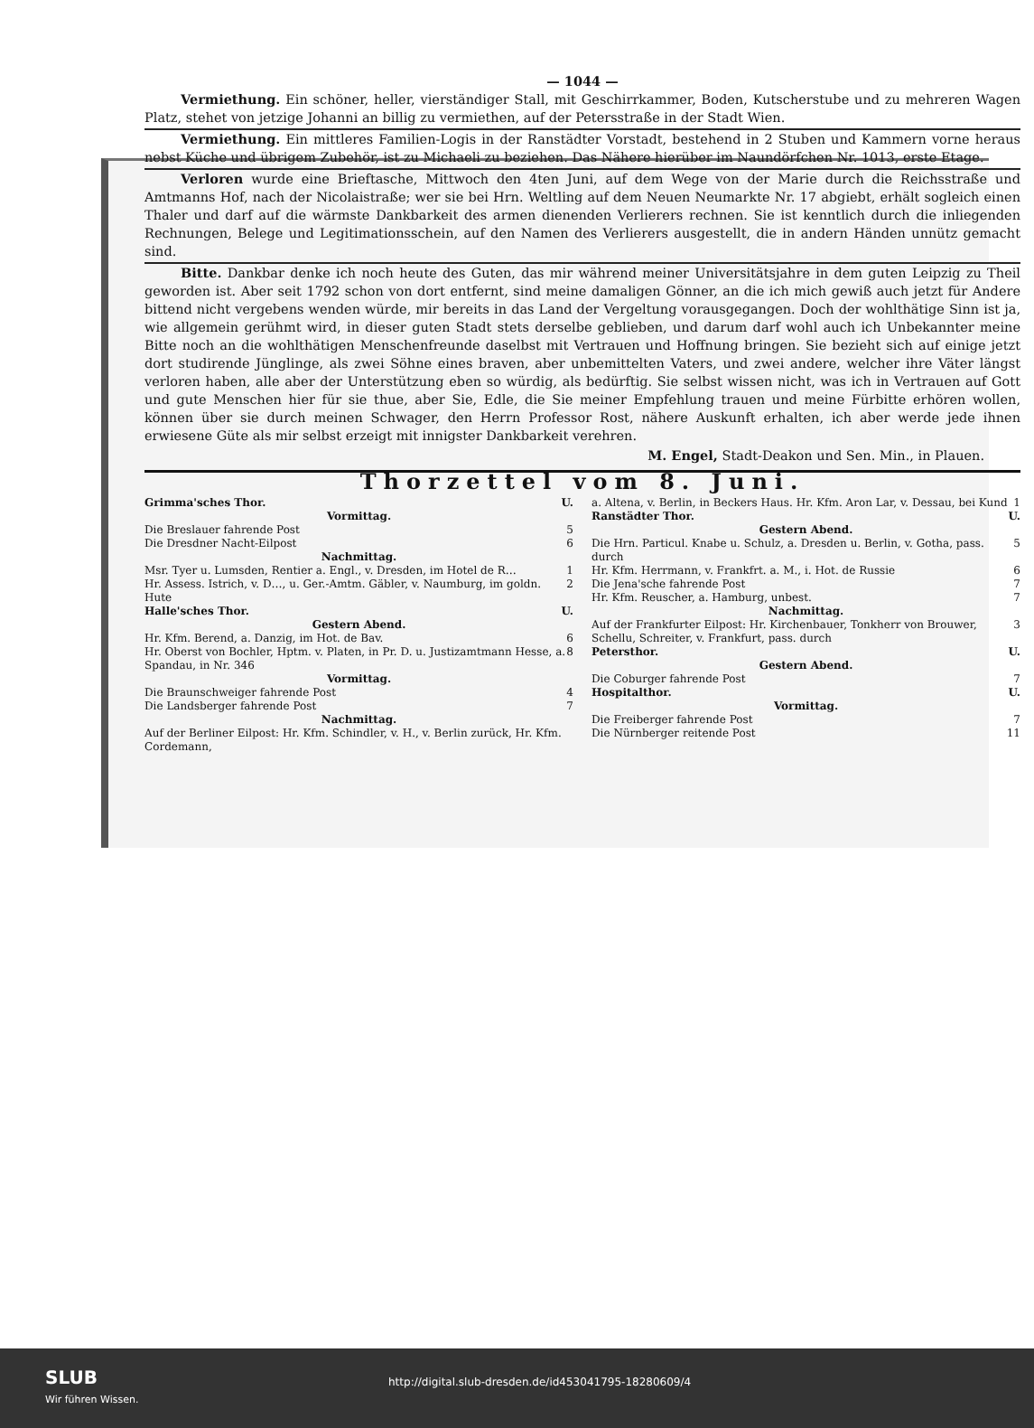— 1044 —
Vermiethung. Ein schöner, heller, vierständiger Stall, mit Geschirrkammer, Boden, Kutscherstube und zu mehreren Wagen Platz, stehet von jetzige Johanni an billig zu vermiethen, auf der Petersstraße in der Stadt Wien.
Vermiethung. Ein mittleres Familien-Logis in der Ranstädter Vorstadt, bestehend in 2 Stuben und Kammern vorne heraus nebst Küche und übrigem Zubehör, ist zu Michaeli zu beziehen. Das Nähere hierüber im Naundörfchen Nr. 1013, erste Etage.
Verloren wurde eine Brieftasche, Mittwoch den 4ten Juni, auf dem Wege von der Marie durch die Reichsstraße und Amtmanns Hof, nach der Nicolaistraße; wer sie bei Hrn. Weltling auf dem Neuen Neumarkte Nr. 17 abgiebt, erhält sogleich einen Thaler und darf auf die wärmste Dankbarkeit des armen dienenden Verlierers rechnen. Sie ist kenntlich durch die inliegenden Rechnungen, Belege und Legitimationsschein, auf den Namen des Verlierers ausgestellt, die in andern Händen unnütz gemacht sind.
Bitte. Dankbar denke ich noch heute des Guten, das mir während meiner Universitätsjahre in dem guten Leipzig zu Theil geworden ist. Aber seit 1792 schon von dort entfernt, sind meine damaligen Gönner, an die ich mich gewiß auch jetzt für Andere bittend nicht vergebens wenden würde, mir bereits in das Land der Vergeltung vorausgegangen. Doch der wohlthätige Sinn ist ja, wie allgemein gerühmt wird, in dieser guten Stadt stets derselbe geblieben, und darum darf wohl auch ich Unbekannter meine Bitte noch an die wohlthätigen Menschenfreunde daselbst mit Vertrauen und Hoffnung bringen. Sie bezieht sich auf einige jetzt dort studirende Jünglinge, als zwei Söhne eines braven, aber unbemittelten Vaters, und zwei andere, welcher ihre Väter längst verloren haben, alle aber der Unterstützung eben so würdig, als bedürftig. Sie selbst wissen nicht, was ich in Vertrauen auf Gott und gute Menschen hier für sie thue, aber Sie, Edle, die Sie meiner Empfehlung trauen und meine Fürbitte erhören wollen, können über sie durch meinen Schwager, den Herrn Professor Rost, nähere Auskunft erhalten, ich aber werde jede ihnen erwiesene Güte als mir selbst erzeigt mit innigster Dankbarkeit verehren.
M. Engel, Stadt-Deakon und Sen. Min., in Plauen.
Thorzettel vom 8. Juni.
Grimma'sches Thor. U.
Vormittag.
Die Breslauer fahrende Post 5
Die Dresdner Nacht-Eilpost 6
Nachmittag.
Msr. Tyer u. Lumsden, Rentier a. Engl., v. Dresden, im Hotel de R… 1
Hr. Assess. Istrich, v. D…, u. Ger.-Amtm. Gäbler, v. Naumburg, im goldn. Hute 2
Halle'sches Thor. U.
Gestern Abend.
Hr. Kfm. Berend, a. Danzig, im Hot. de Bav. 6
Hr. Oberst von Bochler, Hptm. v. Platen, in Pr. D. u. Justizamtmann Hesse, a. Spandau, in Nr. 346 8
Vormittag.
Die Braunschweiger fahrende Post 4
Die Landsberger fahrende Post 7
Nachmittag.
Auf der Berliner Eilpost: Hr. Kfm. Schindler, v. H., v. Berlin zurück, Hr. Kfm. Cordemann,
a. Altena, v. Berlin, in Beckers Haus. Hr. Kfm. Aron Lar, v. Dessau, bei Kund 1
Ranstädter Thor. U.
Gestern Abend.
Die Hrn. Particul. Knabe u. Schulz, a. Dresden u. Berlin, v. Gotha, pass. durch 5
Hr. Kfm. Herrmann, v. Frankfrt. a. M., i. Hot. de Russie 6
Die Jena'sche fahrende Post 7
Hr. Kfm. Reuscher, a. Hamburg, unbest. 7
Nachmittag.
Auf der Frankfurter Eilpost: Hr. Kirchenbauer, Tonkherr von Brouwer, Schellu, Schreiter, v. Frankfurt, pass. durch 3
Petersthor. U.
Gestern Abend.
Die Coburger fahrende Post 7
Hospitalthor. U.
Vormittag.
Die Freiberger fahrende Post 7
Die Nürnberger reitende Post 11
SLUB
Wir führen Wissen.
http://digital.slub-dresden.de/id453041795-18280609/4